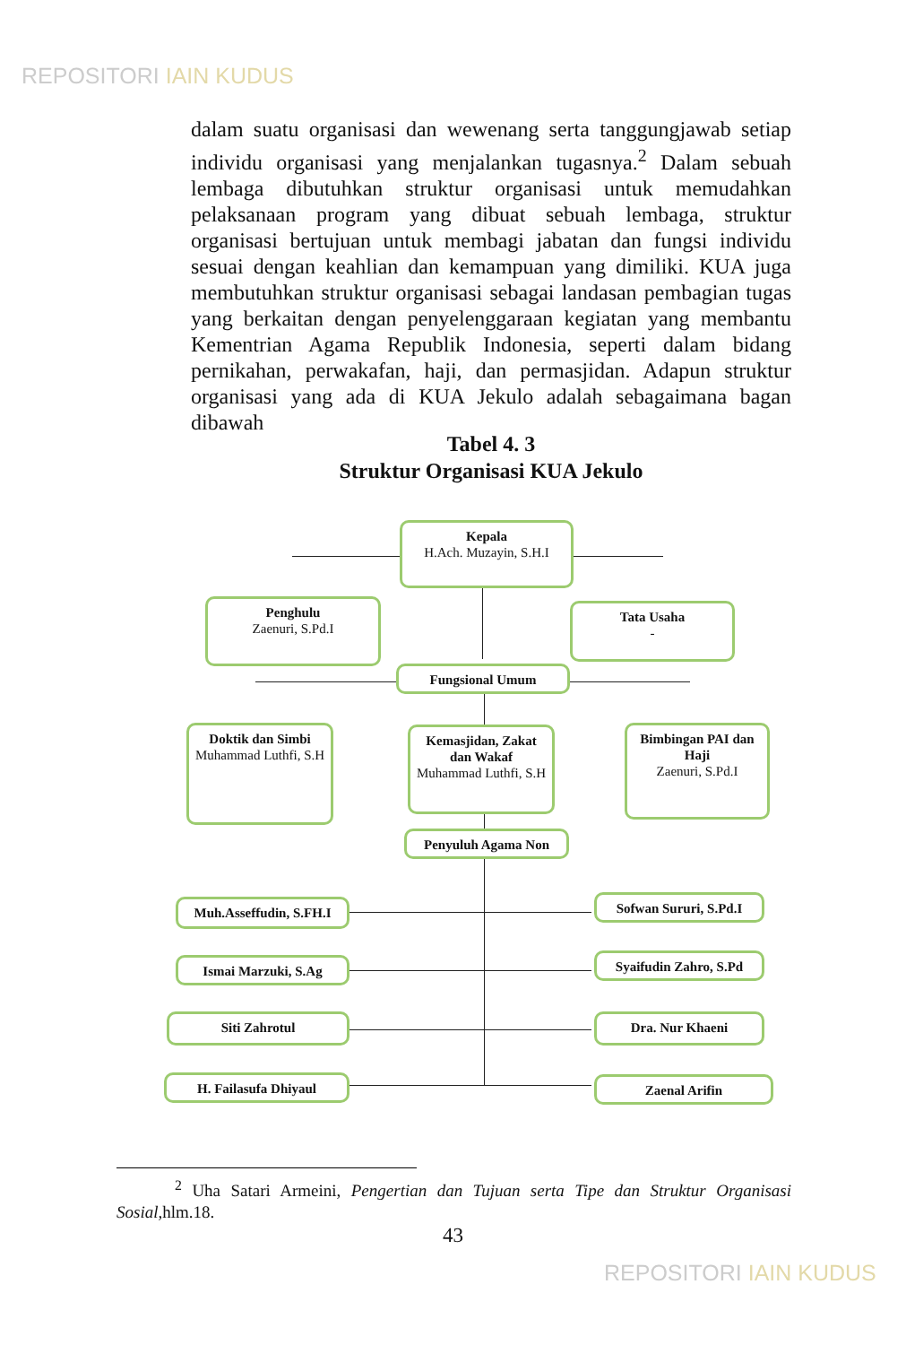REPOSITORI IAIN KUDUS
dalam suatu organisasi dan wewenang serta tanggungjawab setiap individu organisasi yang menjalankan tugasnya.<sup>2</sup> Dalam sebuah lembaga dibutuhkan struktur organisasi untuk memudahkan pelaksanaan program yang dibuat sebuah lembaga, struktur organisasi bertujuan untuk membagi jabatan dan fungsi individu sesuai dengan keahlian dan kemampuan yang dimiliki. KUA juga membutuhkan struktur organisasi sebagai landasan pembagian tugas yang berkaitan dengan penyelenggaraan kegiatan yang membantu Kementrian Agama Republik Indonesia, seperti dalam bidang pernikahan, perwakafan, haji, dan permasjidan. Adapun struktur organisasi yang ada di KUA Jekulo adalah sebagaimana bagan dibawah
Tabel 4. 3
Struktur Organisasi KUA Jekulo
Kepala
H.Ach. Muzayin, S.H.I
Penghulu
Zaenuri, S.Pd.I
Tata Usaha
-
Fungsional Umum
Doktik dan Simbi
Muhammad Luthfi, S.H
Kemasjidan, Zakat dan Wakaf
Muhammad Luthfi, S.H
Bimbingan PAI dan Haji
Zaenuri, S.Pd.I
Penyuluh Agama Non
Muh.Asseffudin, S.FH.I
Sofwan Sururi, S.Pd.I
Ismai Marzuki, S.Ag Syaifudin Zahro, S.Pd
Siti Zahrotul Dra. Nur Khaeni
H. Failasufa Dhiyaul Zaenal Arifin
<sup>2</sup> Uha Satari Armeini, Pengertian dan Tujuan serta Tipe dan Struktur Organisasi Sosial, hlm.18.
43
REPOSITORI IAIN KUDUS